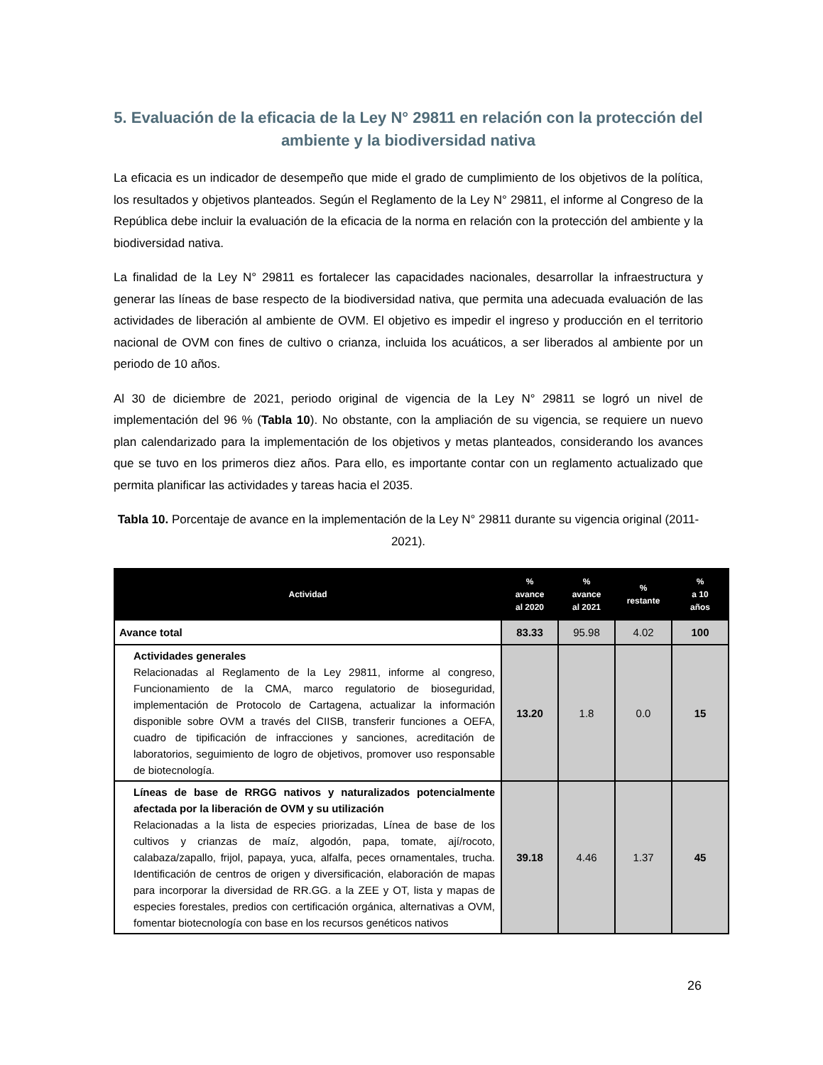5. Evaluación de la eficacia de la Ley N° 29811 en relación con la protección del ambiente y la biodiversidad nativa
La eficacia es un indicador de desempeño que mide el grado de cumplimiento de los objetivos de la política, los resultados y objetivos planteados. Según el Reglamento de la Ley N° 29811, el informe al Congreso de la República debe incluir la evaluación de la eficacia de la norma en relación con la protección del ambiente y la biodiversidad nativa.
La finalidad de la Ley N° 29811 es fortalecer las capacidades nacionales, desarrollar la infraestructura y generar las líneas de base respecto de la biodiversidad nativa, que permita una adecuada evaluación de las actividades de liberación al ambiente de OVM. El objetivo es impedir el ingreso y producción en el territorio nacional de OVM con fines de cultivo o crianza, incluida los acuáticos, a ser liberados al ambiente por un periodo de 10 años.
Al 30 de diciembre de 2021, periodo original de vigencia de la Ley N° 29811 se logró un nivel de implementación del 96 % (Tabla 10). No obstante, con la ampliación de su vigencia, se requiere un nuevo plan calendarizado para la implementación de los objetivos y metas planteados, considerando los avances que se tuvo en los primeros diez años. Para ello, es importante contar con un reglamento actualizado que permita planificar las actividades y tareas hacia el 2035.
Tabla 10. Porcentaje de avance en la implementación de la Ley N° 29811 durante su vigencia original (2011-2021).
| Actividad | % avance al 2020 | % avance al 2021 | % restante | % a 10 años |
| --- | --- | --- | --- | --- |
| Avance total | 83.33 | 95.98 | 4.02 | 100 |
| Actividades generales Relacionadas al Reglamento de la Ley 29811, informe al congreso, Funcionamiento de la CMA, marco regulatorio de bioseguridad, implementación de Protocolo de Cartagena, actualizar la información disponible sobre OVM a través del CIISB, transferir funciones a OEFA, cuadro de tipificación de infracciones y sanciones, acreditación de laboratorios, seguimiento de logro de objetivos, promover uso responsable de biotecnología. | 13.20 | 1.8 | 0.0 | 15 |
| Líneas de base de RRGG nativos y naturalizados potencialmente afectada por la liberación de OVM y su utilización Relacionadas a la lista de especies priorizadas, Línea de base de los cultivos y crianzas de maíz, algodón, papa, tomate, ají/rocoto, calabaza/zapallo, frijol, papaya, yuca, alfalfa, peces ornamentales, trucha. Identificación de centros de origen y diversificación, elaboración de mapas para incorporar la diversidad de RR.GG. a la ZEE y OT, lista y mapas de especies forestales, predios con certificación orgánica, alternativas a OVM, fomentar biotecnología con base en los recursos genéticos nativos | 39.18 | 4.46 | 1.37 | 45 |
26